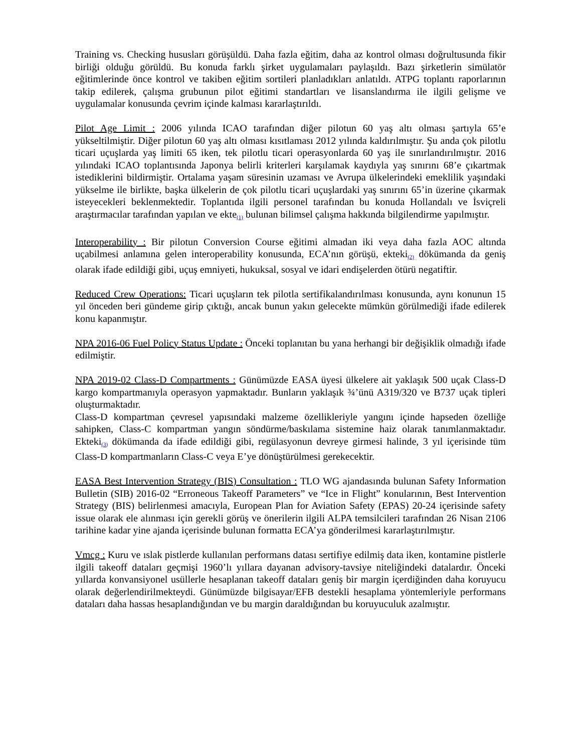Training vs. Checking hususları görüşüldü. Daha fazla eğitim, daha az kontrol olması doğrultusunda fikir birliği olduğu görüldü. Bu konuda farklı şirket uygulamaları paylaşıldı. Bazı şirketlerin simülatör eğitimlerinde önce kontrol ve takiben eğitim sortileri planladıkları anlatıldı. ATPG toplantı raporlarının takip edilerek, çalışma grubunun pilot eğitimi standartları ve lisanslandırma ile ilgili gelişme ve uygulamalar konusunda çevrim içinde kalması kararlaştırıldı.
Pilot Age Limit : 2006 yılında ICAO tarafından diğer pilotun 60 yaş altı olması şartıyla 65’e yükseltilmiştir. Diğer pilotun 60 yaş altı olması kısıtlaması 2012 yılında kaldırılmıştır. Şu anda çok pilotlu ticari uçuşlarda yaş limiti 65 iken, tek pilotlu ticari operasyonlarda 60 yaş ile sınırlandırılmıştır. 2016 yılındaki ICAO toplantısında Japonya belirli kriterleri karşılamak kaydıyla yaş sınırını 68’e çıkartmak istediklerini bildirmiştir. Ortalama yaşam süresinin uzaması ve Avrupa ülkelerindeki emeklilik yaşındaki yükselme ile birlikte, başka ülkelerin de çok pilotlu ticari uçuşlardaki yaş sınırını 65’in üzerine çıkarmak isteyecekleri beklenmektedir. Toplantıda ilgili personel tarafından bu konuda Hollandalı ve İsviçreli araştırmacılar tarafından yapılan ve ekte<sub>(1)</sub> bulunan bilimsel çalışma hakkında bilgilendirme yapılmıştır.
Interoperability : Bir pilotun Conversion Course eğitimi almadan iki veya daha fazla AOC altında uçabilmesi anlamına gelen interoperability konusunda, ECA’nın görüşü, ekteki<sub>(2)</sub> dökümanda da geniş olarak ifade edildiği gibi, uçuş emniyeti, hukuksal, sosyal ve idari endişelerden ötürü negatiftir.
Reduced Crew Operations: Ticari uçuşların tek pilotla sertifikalandırılması konusunda, aynı konunun 15 yıl önceden beri gündeme girip çıktığı, ancak bunun yakın gelecekte mümkün görülmediği ifade edilerek konu kapanmıştır.
NPA 2016-06 Fuel Policy Status Update : Önceki toplanıtan bu yana herhangi bir değişiklik olmadığı ifade edilmiştir.
NPA 2019-02 Class-D Compartments : Günümüzde EASA üyesi ülkelere ait yaklaşık 500 uçak Class-D kargo kompartmanıyla operasyon yapmaktadır. Bunların yaklaşık ¾’ünü A319/320 ve B737 uçak tipleri oluşturmaktadır.
Class-D kompartman çevresel yapısındaki malzeme özellikleriyle yangını içinde hapseden özelliğe sahipken, Class-C kompartman yangın söndürme/baskılama sistemine haiz olarak tanımlanmaktadır. Ekteki<sub>(3)</sub> dökümanda da ifade edildiği gibi, regülasyonun devreye girmesi halinde, 3 yıl içerisinde tüm Class-D kompartmanların Class-C veya E’ye dönüştürülmesi gerekecektir.
EASA Best Intervention Strategy (BIS) Consultation : TLO WG ajandasında bulunan Safety Information Bulletin (SIB) 2016-02 “Erroneous Takeoff Parameters” ve “Ice in Flight” konularının, Best Intervention Strategy (BIS) belirlenmesi amacıyla, European Plan for Aviation Safety (EPAS) 20-24 içerisinde safety issue olarak ele alınması için gerekli görüş ve önerilerin ilgili ALPA temsilcileri tarafından 26 Nisan 2106 tarihine kadar yine ajanda içerisinde bulunan formatta ECA’ya gönderilmesi kararlaştırılmıştır.
Vmcg : Kuru ve ıslak pistlerde kullanılan performans datası sertifiye edilmiş data iken, kontamine pistlerle ilgili takeoff dataları geçmişi 1960’lı yıllara dayanan advisory-tavsiye niteliğindeki datalardır. Önceki yıllarda konvansiyonel usüllerle hesaplanan takeoff dataları geniş bir margin içerdiğinden daha koruyucu olarak değerlendirilmekteydi. Günümüzde bilgisayar/EFB destekli hesaplama yöntemleriyle performans dataları daha hassas hesaplandığından ve bu margin daraldığından bu koruyuculuk azalmıştır.